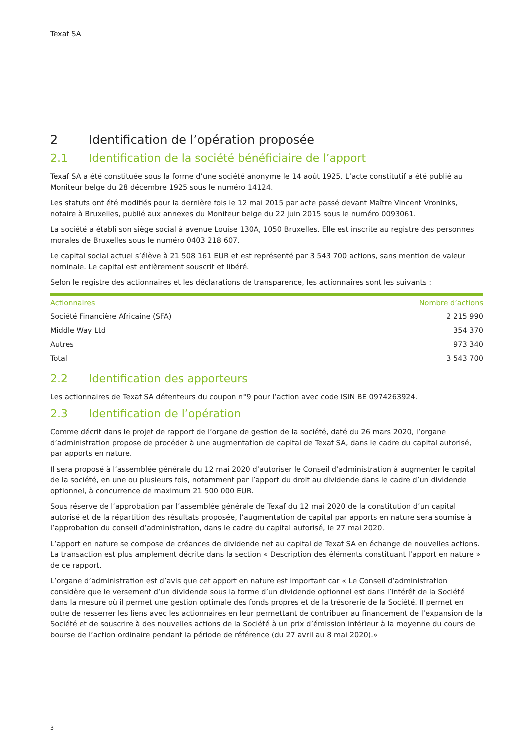Texaf SA
2 Identification de l’opération proposée
2.1 Identification de la société bénéficiaire de l’apport
Texaf SA a été constituée sous la forme d’une société anonyme le 14 août 1925. L’acte constitutif a été publié au Moniteur belge du 28 décembre 1925 sous le numéro 14124.
Les statuts ont été modifiés pour la dernière fois le 12 mai 2015 par acte passé devant Maître Vincent Vroninks, notaire à Bruxelles, publié aux annexes du Moniteur belge du 22 juin 2015 sous le numéro 0093061.
La société a établi son siège social à avenue Louise 130A, 1050 Bruxelles. Elle est inscrite au registre des personnes morales de Bruxelles sous le numéro 0403 218 607.
Le capital social actuel s’élève à 21 508 161 EUR et est représenté par 3 543 700 actions, sans mention de valeur nominale. Le capital est entièrement souscrit et libéré.
Selon le registre des actionnaires et les déclarations de transparence, les actionnaires sont les suivants :
| Actionnaires | Nombre d’actions |
| --- | --- |
| Société Financière Africaine (SFA) | 2 215 990 |
| Middle Way Ltd | 354 370 |
| Autres | 973 340 |
| Total | 3 543 700 |
2.2 Identification des apporteurs
Les actionnaires de Texaf SA détenteurs du coupon n°9 pour l’action avec code ISIN BE 0974263924.
2.3 Identification de l’opération
Comme décrit dans le projet de rapport de l’organe de gestion de la société, daté du 26 mars 2020, l’organe d’administration propose de procéder à une augmentation de capital de Texaf SA, dans le cadre du capital autorisé, par apports en nature.
Il sera proposé à l’assemblée générale du 12 mai 2020 d’autoriser le Conseil d’administration à augmenter le capital de la société, en une ou plusieurs fois, notamment par l’apport du droit au dividende dans le cadre d’un dividende optionnel, à concurrence de maximum 21 500 000 EUR.
Sous réserve de l’approbation par l’assemblée générale de Texaf du 12 mai 2020 de la constitution d’un capital autorisé et de la répartition des résultats proposée, l’augmentation de capital par apports en nature sera soumise à l’approbation du conseil d’administration, dans le cadre du capital autorisé, le 27 mai 2020.
L’apport en nature se compose de créances de dividende net au capital de Texaf SA en échange de nouvelles actions. La transaction est plus amplement décrite dans la section « Description des éléments constituant l’apport en nature » de ce rapport.
L’organe d’administration est d’avis que cet apport en nature est important car « Le Conseil d’administration considère que le versement d’un dividende sous la forme d’un dividende optionnel est dans l’intérêt de la Société dans la mesure où il permet une gestion optimale des fonds propres et de la trésorerie de la Société. Il permet en outre de resserrer les liens avec les actionnaires en leur permettant de contribuer au financement de l’expansion de la Société et de souscrire à des nouvelles actions de la Société à un prix d’émission inférieur à la moyenne du cours de bourse de l’action ordinaire pendant la période de référence (du 27 avril au 8 mai 2020).»
3